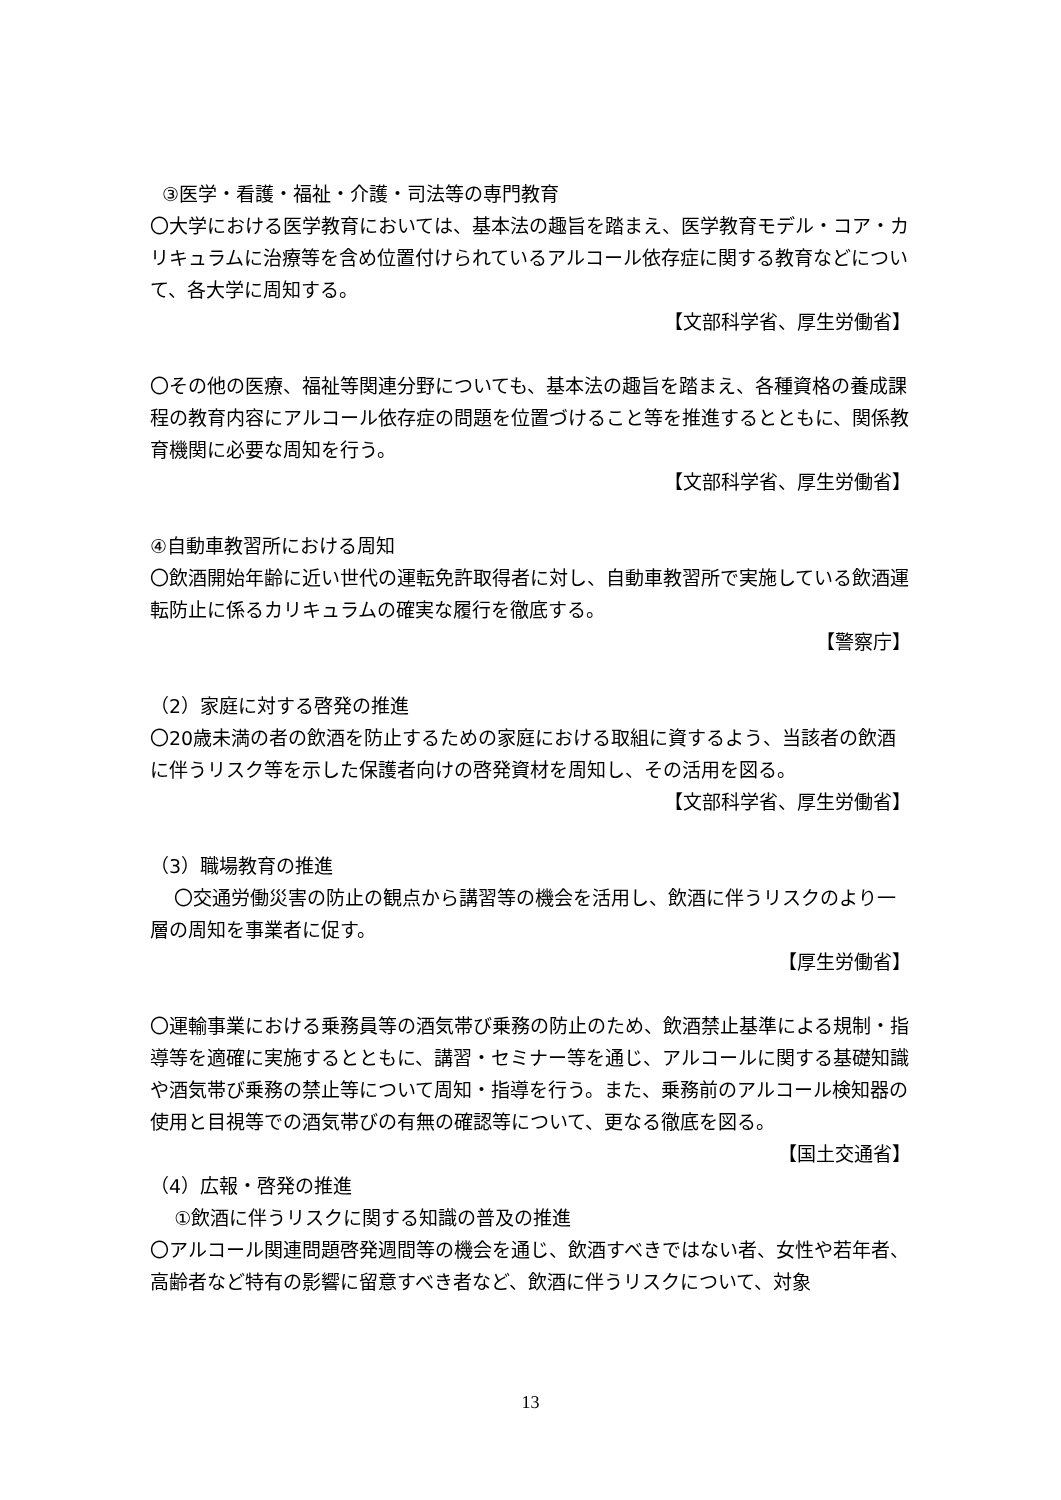③医学・看護・福祉・介護・司法等の専門教育
〇大学における医学教育においては、基本法の趣旨を踏まえ、医学教育モデル・コア・カリキュラムに治療等を含め位置付けられているアルコール依存症に関する教育などについて、各大学に周知する。
【文部科学省、厚生労働省】
〇その他の医療、福祉等関連分野についても、基本法の趣旨を踏まえ、各種資格の養成課程の教育内容にアルコール依存症の問題を位置づけること等を推進するとともに、関係教育機関に必要な周知を行う。
【文部科学省、厚生労働省】
④自動車教習所における周知
〇飲酒開始年齢に近い世代の運転免許取得者に対し、自動車教習所で実施している飲酒運転防止に係るカリキュラムの確実な履行を徹底する。
【警察庁】
（2）家庭に対する啓発の推進
〇20歳未満の者の飲酒を防止するための家庭における取組に資するよう、当該者の飲酒に伴うリスク等を示した保護者向けの啓発資材を周知し、その活用を図る。
【文部科学省、厚生労働省】
（3）職場教育の推進
〇交通労働災害の防止の観点から講習等の機会を活用し、飲酒に伴うリスクのより一層の周知を事業者に促す。
【厚生労働省】
〇運輸事業における乗務員等の酒気帯び乗務の防止のため、飲酒禁止基準による規制・指導等を適確に実施するとともに、講習・セミナー等を通じ、アルコールに関する基礎知識や酒気帯び乗務の禁止等について周知・指導を行う。また、乗務前のアルコール検知器の使用と目視等での酒気帯びの有無の確認等について、更なる徹底を図る。
【国土交通省】
（4）広報・啓発の推進
①飲酒に伴うリスクに関する知識の普及の推進
〇アルコール関連問題啓発週間等の機会を通じ、飲酒すべきではない者、女性や若年者、高齢者など特有の影響に留意すべき者など、飲酒に伴うリスクについて、対象
13